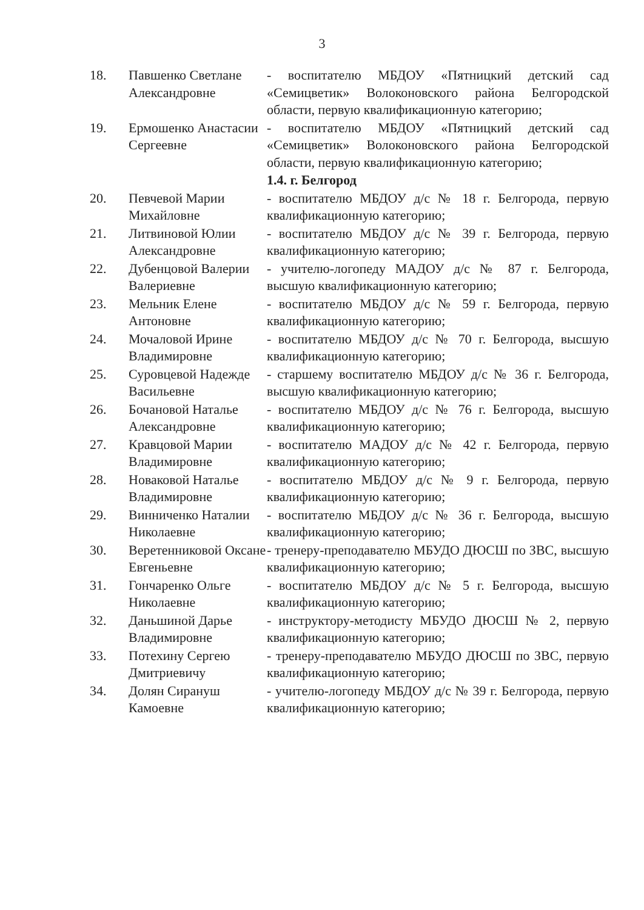3
| 18. | Павшенко Светлане Александровне | - воспитателю МБДОУ «Пятницкий детский сад «Семицветик» Волоконовского района Белгородской области, первую квалификационную категорию; |
| 19. | Ермошенко Анастасии Сергеевне | - воспитателю МБДОУ «Пятницкий детский сад «Семицветик» Волоконовского района Белгородской области, первую квалификационную категорию; |
| | | 1.4. г. Белгород |
| 20. | Певчевой Марии Михайловне | - воспитателю МБДОУ д/с № 18 г. Белгорода, первую квалификационную категорию; |
| 21. | Литвиновой Юлии Александровне | - воспитателю МБДОУ д/с № 39 г. Белгорода, первую квалификационную категорию; |
| 22. | Дубенцовой Валерии Валериевне | - учителю-логопеду МАДОУ д/с № 87 г. Белгорода, высшую квалификационную категорию; |
| 23. | Мельник Елене Антоновне | - воспитателю МБДОУ д/с № 59 г. Белгорода, первую квалификационную категорию; |
| 24. | Мочаловой Ирине Владимировне | - воспитателю МБДОУ д/с № 70 г. Белгорода, высшую квалификационную категорию; |
| 25. | Суровцевой Надежде Васильевне | - старшему воспитателю МБДОУ д/с № 36 г. Белгорода, высшую квалификационную категорию; |
| 26. | Бочановой Наталье Александровне | - воспитателю МБДОУ д/с № 76 г. Белгорода, высшую квалификационную категорию; |
| 27. | Кравцовой Марии Владимировне | - воспитателю МАДОУ д/с № 42 г. Белгорода, первую квалификационную категорию; |
| 28. | Новаковой Наталье Владимировне | - воспитателю МБДОУ д/с № 9 г. Белгорода, первую квалификационную категорию; |
| 29. | Винниченко Наталии Николаевне | - воспитателю МБДОУ д/с № 36 г. Белгорода, высшую квалификационную категорию; |
| 30. | Веретенниковой Оксане Евгеньевне | - тренеру-преподавателю МБУДО ДЮСШ по ЗВС, высшую квалификационную категорию; |
| 31. | Гончаренко Ольге Николаевне | - воспитателю МБДОУ д/с № 5 г. Белгорода, высшую квалификационную категорию; |
| 32. | Даньшиной Дарье Владимировне | - инструктору-методисту МБУДО ДЮСШ № 2, первую квалификационную категорию; |
| 33. | Потехину Сергею Дмитриевичу | - тренеру-преподавателю МБУДО ДЮСШ по ЗВС, первую квалификационную категорию; |
| 34. | Долян Сирануш Камоевне | - учителю-логопеду МБДОУ д/с № 39 г. Белгорода, первую квалификационную категорию; |